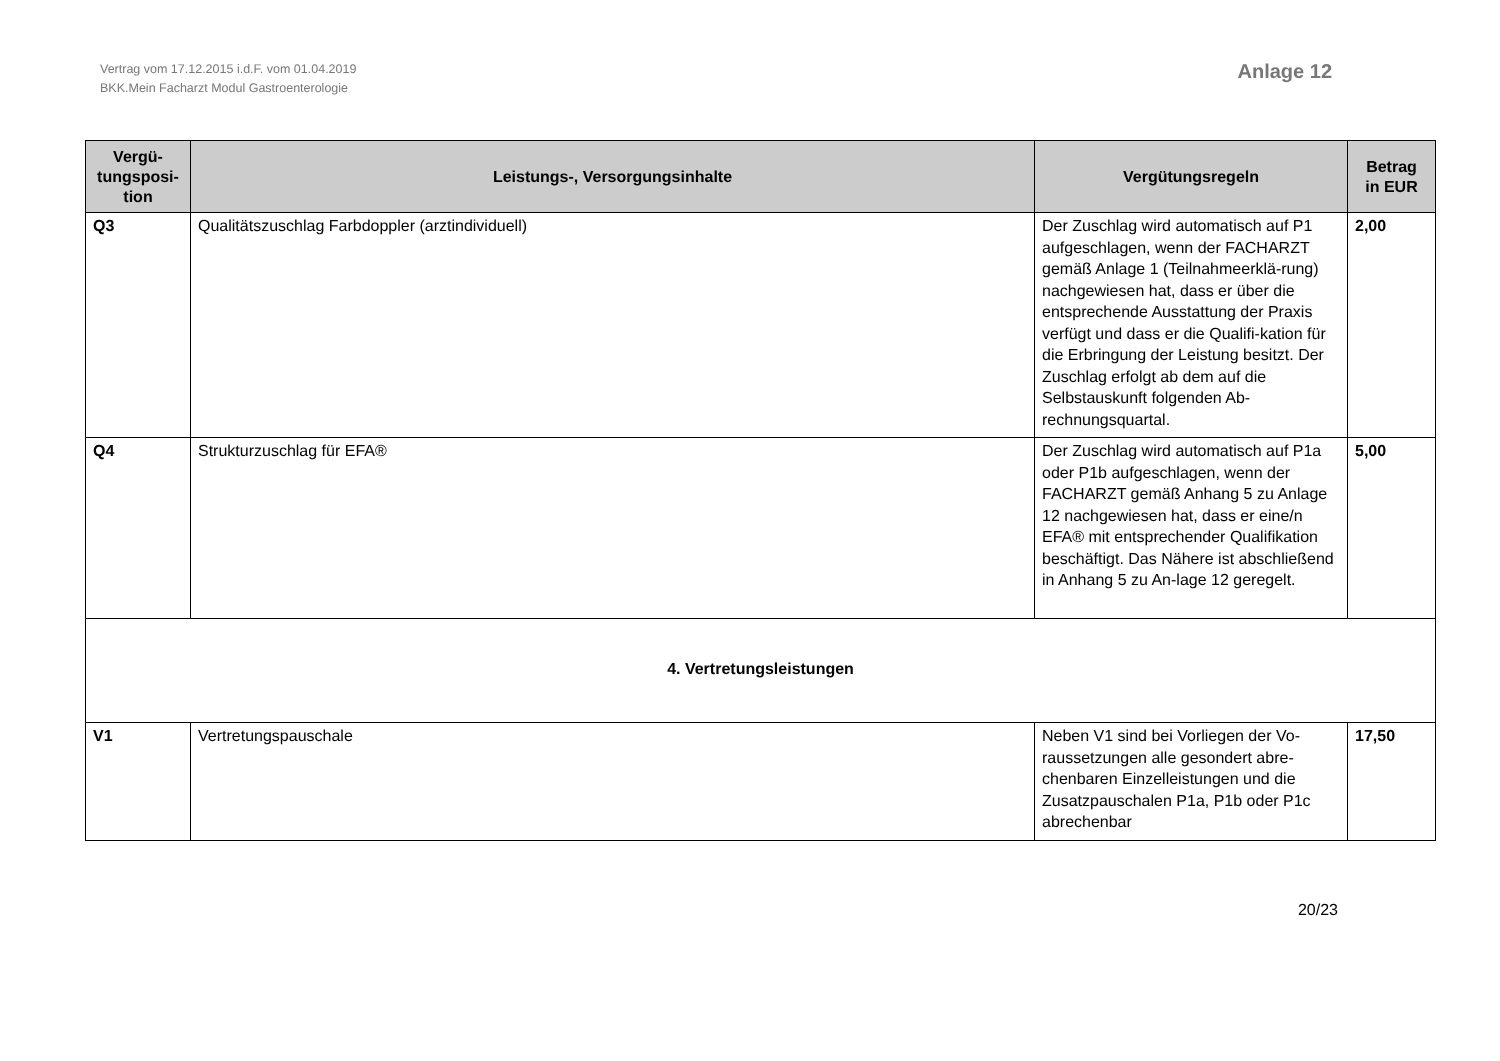Vertrag vom 17.12.2015 i.d.F. vom 01.04.2019
BKK.Mein Facharzt Modul Gastroenterologie
Anlage 12
| Vergü- tungsposi- tion | Leistungs-, Versorgungsinhalte | Vergütungsregeln | Betrag in EUR |
| --- | --- | --- | --- |
| Q3 | Qualitätszuschlag Farbdoppler (arztindividuell) | Der Zuschlag wird automatisch auf P1 aufgeschlagen, wenn der FACHARZT gemäß Anlage 1 (Teilnahmeerklä-rung) nachgewiesen hat, dass er über die entsprechende Ausstattung der Praxis verfügt und dass er die Qualifi-kation für die Erbringung der Leistung besitzt. Der Zuschlag erfolgt ab dem auf die Selbstauskunft folgenden Ab-rechnungsquartal. | 2,00 |
| Q4 | Strukturzuschlag für EFA® | Der Zuschlag wird automatisch auf P1a oder P1b aufgeschlagen, wenn der FACHARZT gemäß Anhang 5 zu Anlage 12 nachgewiesen hat, dass er eine/n EFA® mit entsprechender Qualifikation beschäftigt. Das Nähere ist abschließend in Anhang 5 zu An-lage 12 geregelt. | 5,00 |
| 4. Vertretungsleistungen | | | |
| V1 | Vertretungspauschale | Neben V1 sind bei Vorliegen der Vo-raussetzungen alle gesondert abre-chenbaren Einzelleistungen und die Zusatzpauschalen P1a, P1b oder P1c abrechenbar | 17,50 |
20/23